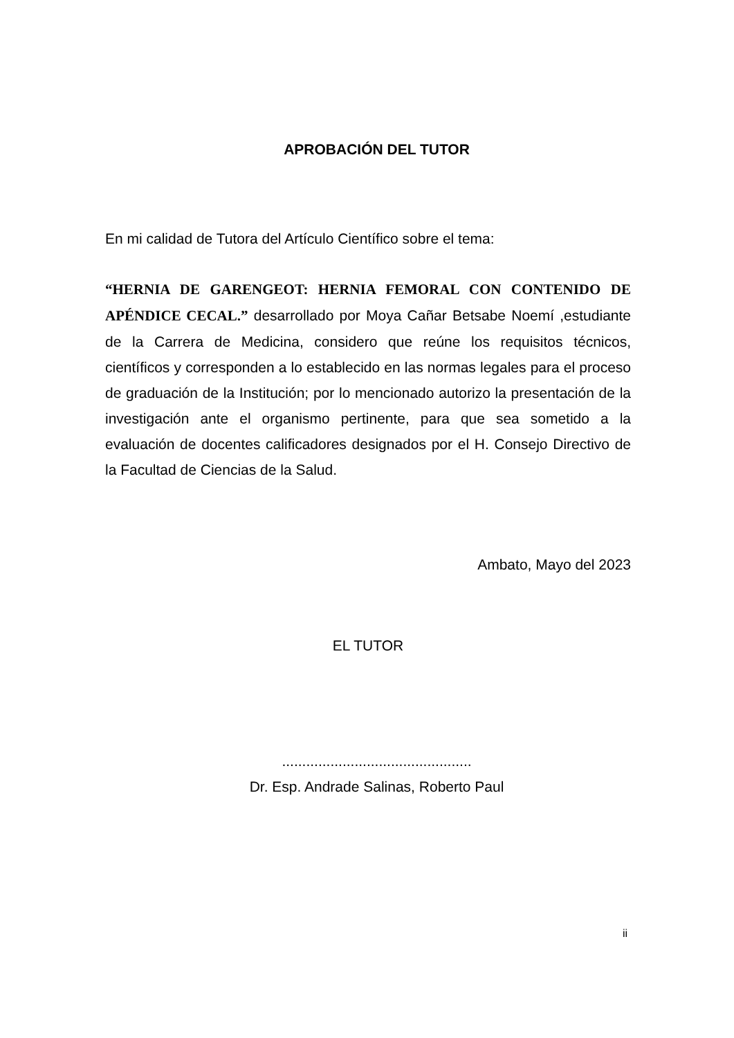APROBACIÓN DEL TUTOR
En mi calidad de Tutora del Artículo Científico sobre el tema:
“HERNIA DE GARENGEOT: HERNIA FEMORAL CON CONTENIDO DE APÉNDICE CECAL.” desarrollado por Moya Cañar Betsabe Noemí ,estudiante de la Carrera de Medicina, considero que reúne los requisitos técnicos, científicos y corresponden a lo establecido en las normas legales para el proceso de graduación de la Institución; por lo mencionado autorizo la presentación de la investigación ante el organismo pertinente, para que sea sometido a la evaluación de docentes calificadores designados por el H. Consejo Directivo de la Facultad de Ciencias de la Salud.
Ambato, Mayo del 2023
EL TUTOR
...............................................
Dr. Esp. Andrade Salinas, Roberto Paul
ii